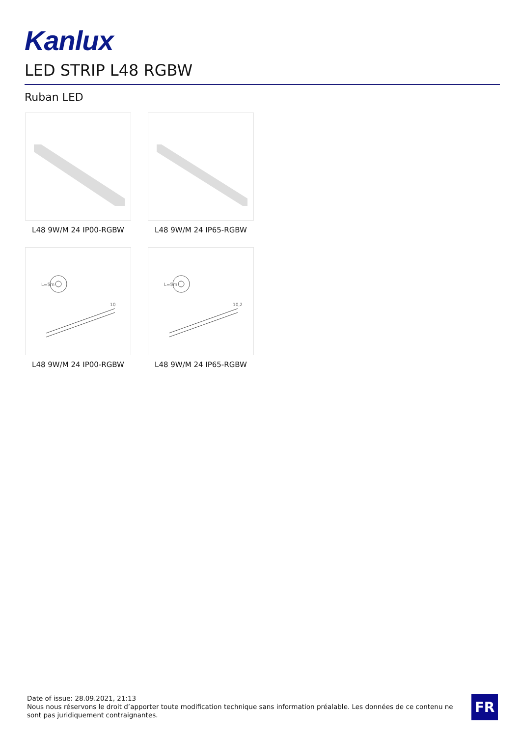Kanlux
LED STRIP L48 RGBW
Ruban LED
L48 9W/M 24 IP00-RGBW
L48 9W/M 24 IP65-RGBW
L=5m
10
L48 9W/M 24 IP00-RGBW
L=5m
10,2
L48 9W/M 24 IP65-RGBW
Date of issue: 28.09.2021, 21:13
Nous nous réservons le droit d’apporter toute modification technique sans information préalable. Les données de ce contenu ne sont pas juridiquement contraignantes.
FR